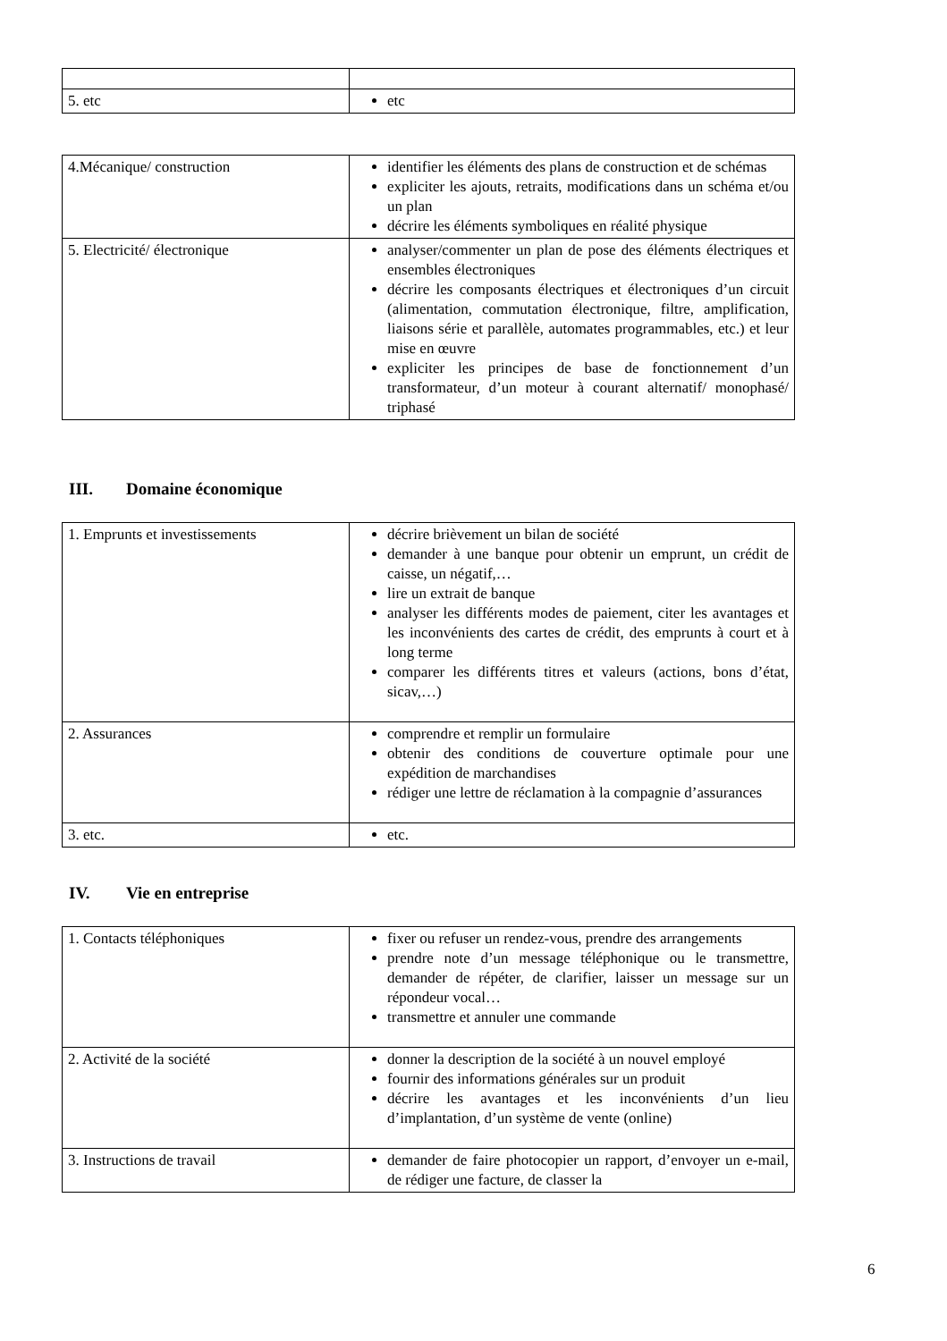| 5. etc | etc |
| 4.Mécanique/ construction | identifier les éléments des plans de construction et de schémas expliciter les ajouts, retraits, modifications dans un schéma et/ou un plan décrire les éléments symboliques en réalité physique |
| 5. Electricité/ électronique | analyser/commenter un plan de pose des éléments électriques et ensembles électroniques décrire les composants électriques et électroniques d’un circuit (alimentation, commutation électronique, filtre, amplification, liaisons série et parallèle, automates programmables, etc.) et leur mise en œuvre expliciter les principes de base de fonctionnement d’un transformateur, d’un moteur à courant alternatif/ monophasé/ triphasé |
III. Domaine économique
| 1. Emprunts et investissements | décrire brièvement un bilan de société demander à une banque pour obtenir un emprunt, un crédit de caisse, un négatif,… lire un extrait de banque analyser les différents modes de paiement, citer les avantages et les inconvénients des cartes de crédit, des emprunts à court et à long terme comparer les différents titres et valeurs (actions, bons d’état, sicav,…) |
| 2. Assurances | comprendre et remplir un formulaire obtenir des conditions de couverture optimale pour une expédition de marchandises rédiger une lettre de réclamation à la compagnie d’assurances |
| 3. etc. | etc. |
IV. Vie en entreprise
| 1. Contacts téléphoniques | fixer ou refuser un rendez-vous, prendre des arrangements prendre note d’un message téléphonique ou le transmettre, demander de répéter, de clarifier, laisser un message sur un répondeur vocal… transmettre et annuler une commande |
| 2. Activité de la société | donner la description de la société à un nouvel employé fournir des informations générales sur un produit décrire les avantages et les inconvénients d’un lieu d’implantation, d’un système de vente (online) |
| 3. Instructions de travail | demander de faire photocopier un rapport, d’envoyer un e-mail, de rédiger une facture, de classer la |
6